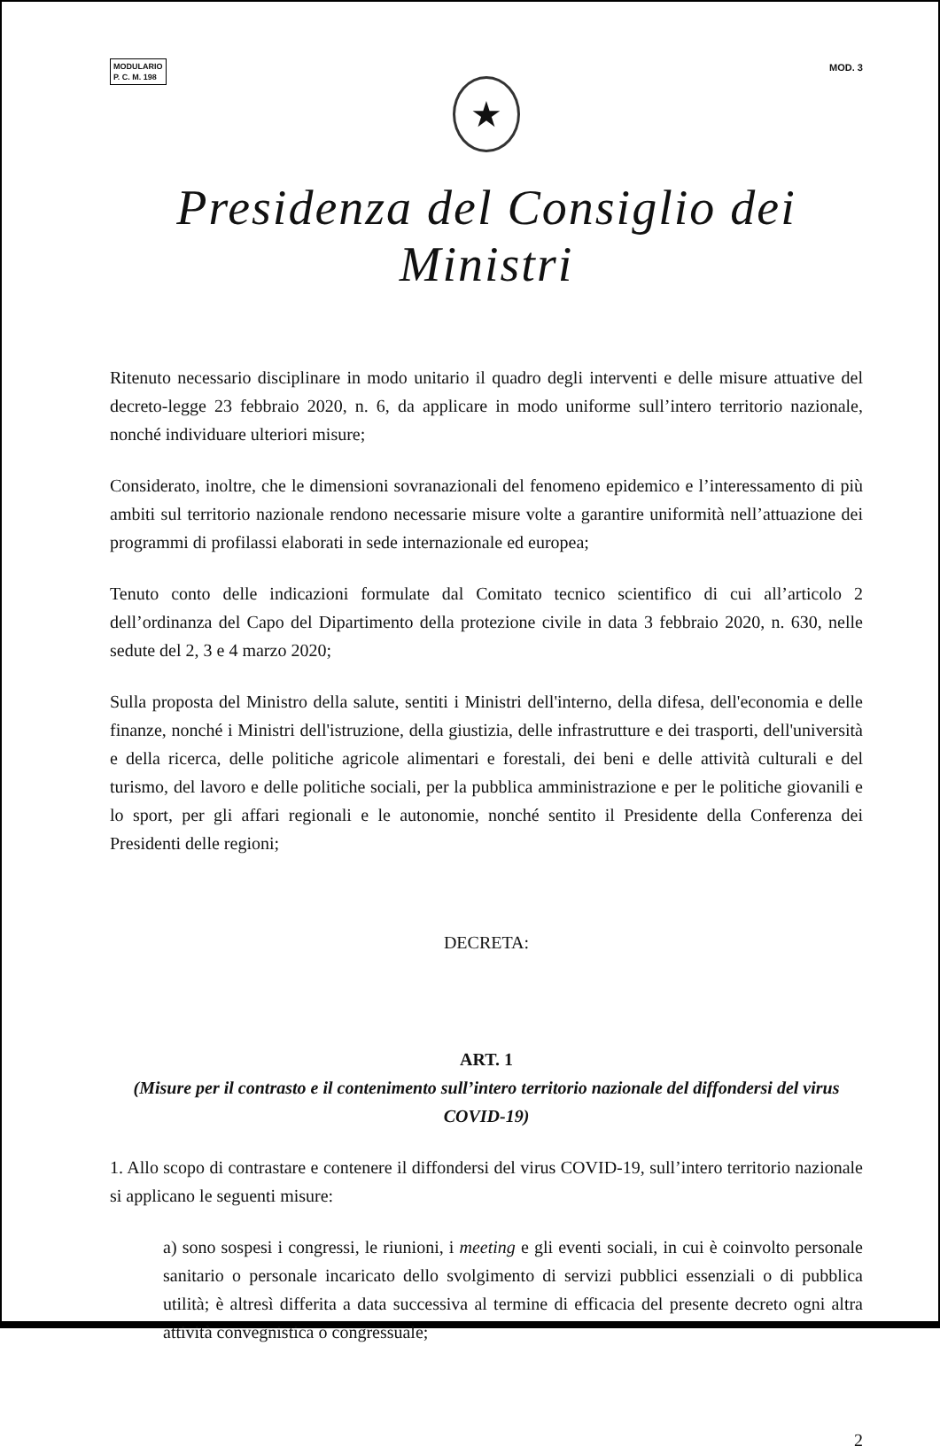MODULARIO
P. C. M. 198
MOD. 3
★
Presidenza del Consiglio dei Ministri
Ritenuto necessario disciplinare in modo unitario il quadro degli interventi e delle misure attuative del decreto-legge 23 febbraio 2020, n. 6, da applicare in modo uniforme sull’intero territorio nazionale, nonché individuare ulteriori misure;
Considerato, inoltre, che le dimensioni sovranazionali del fenomeno epidemico e l’interessamento di più ambiti sul territorio nazionale rendono necessarie misure volte a garantire uniformità nell’attuazione dei programmi di profilassi elaborati in sede internazionale ed europea;
Tenuto conto delle indicazioni formulate dal Comitato tecnico scientifico di cui all’articolo 2 dell’ordinanza del Capo del Dipartimento della protezione civile in data 3 febbraio 2020, n. 630, nelle sedute del 2, 3 e 4 marzo 2020;
Sulla proposta del Ministro della salute, sentiti i Ministri dell'interno, della difesa, dell'economia e delle finanze, nonché i Ministri dell'istruzione, della giustizia, delle infrastrutture e dei trasporti, dell'università e della ricerca, delle politiche agricole alimentari e forestali, dei beni e delle attività culturali e del turismo, del lavoro e delle politiche sociali, per la pubblica amministrazione e per le politiche giovanili e lo sport, per gli affari regionali e le autonomie, nonché sentito il Presidente della Conferenza dei Presidenti delle regioni;
DECRETA:
ART. 1
(Misure per il contrasto e il contenimento sull’intero territorio nazionale del diffondersi del virus COVID-19)
1. Allo scopo di contrastare e contenere il diffondersi del virus COVID-19, sull’intero territorio nazionale si applicano le seguenti misure:
a) sono sospesi i congressi, le riunioni, i meeting e gli eventi sociali, in cui è coinvolto personale sanitario o personale incaricato dello svolgimento di servizi pubblici essenziali o di pubblica utilità; è altresì differita a data successiva al termine di efficacia del presente decreto ogni altra attività convegnistica o congressuale;
2